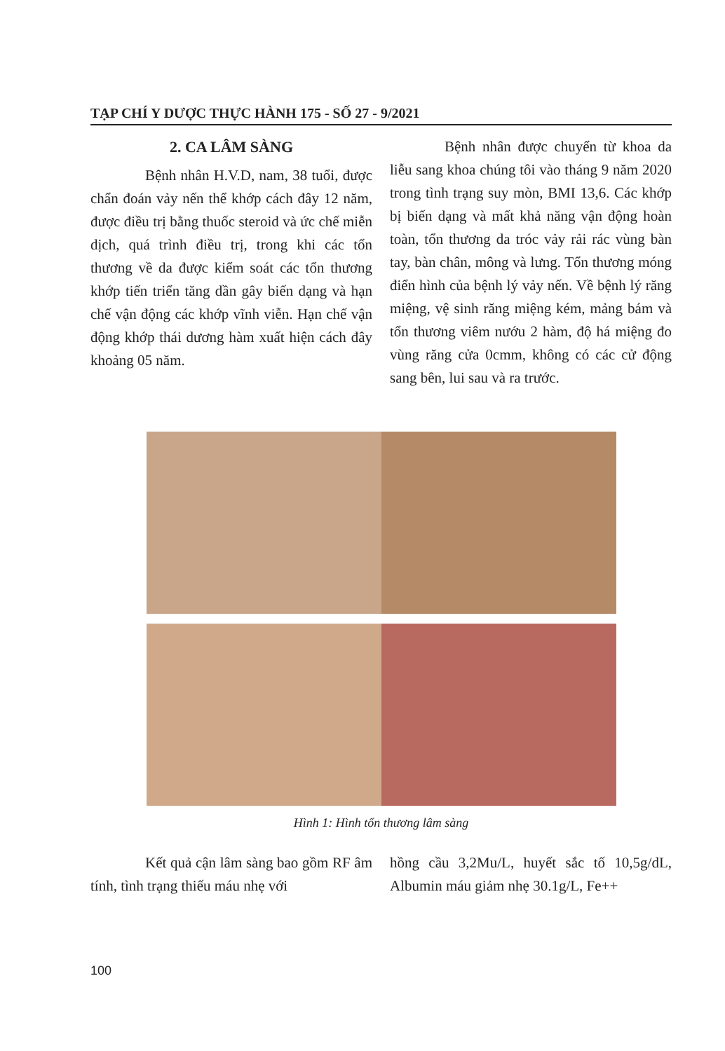TẠP CHÍ Y DƯỢC THỰC HÀNH 175 - SỐ 27 - 9/2021
2. CA LÂM SÀNG
Bệnh nhân H.V.D, nam, 38 tuổi, được chẩn đoán vảy nến thể khớp cách đây 12 năm, được điều trị bằng thuốc steroid và ức chế miễn dịch, quá trình điều trị, trong khi các tổn thương về da được kiểm soát các tổn thương khớp tiến triển tăng dần gây biến dạng và hạn chế vận động các khớp vĩnh viễn. Hạn chế vận động khớp thái dương hàm xuất hiện cách đây khoảng 05 năm.
Bệnh nhân được chuyển từ khoa da liễu sang khoa chúng tôi vào tháng 9 năm 2020 trong tình trạng suy mòn, BMI 13,6. Các khớp bị biến dạng và mất khả năng vận động hoàn toàn, tổn thương da tróc vảy rải rác vùng bàn tay, bàn chân, mông và lưng. Tổn thương móng điển hình của bệnh lý vảy nến. Về bệnh lý răng miệng, vệ sinh răng miệng kém, mảng bám và tổn thương viêm nướu 2 hàm, độ há miệng đo vùng răng cửa 0cmm, không có các cử động sang bên, lui sau và ra trước.
Hình 1: Hình tổn thương lâm sàng
Kết quả cận lâm sàng bao gồm RF âm tính, tình trạng thiếu máu nhẹ với
hồng cầu 3,2Mu/L, huyết sắc tố 10,5g/dL, Albumin máu giảm nhẹ 30.1g/L, Fe++
100